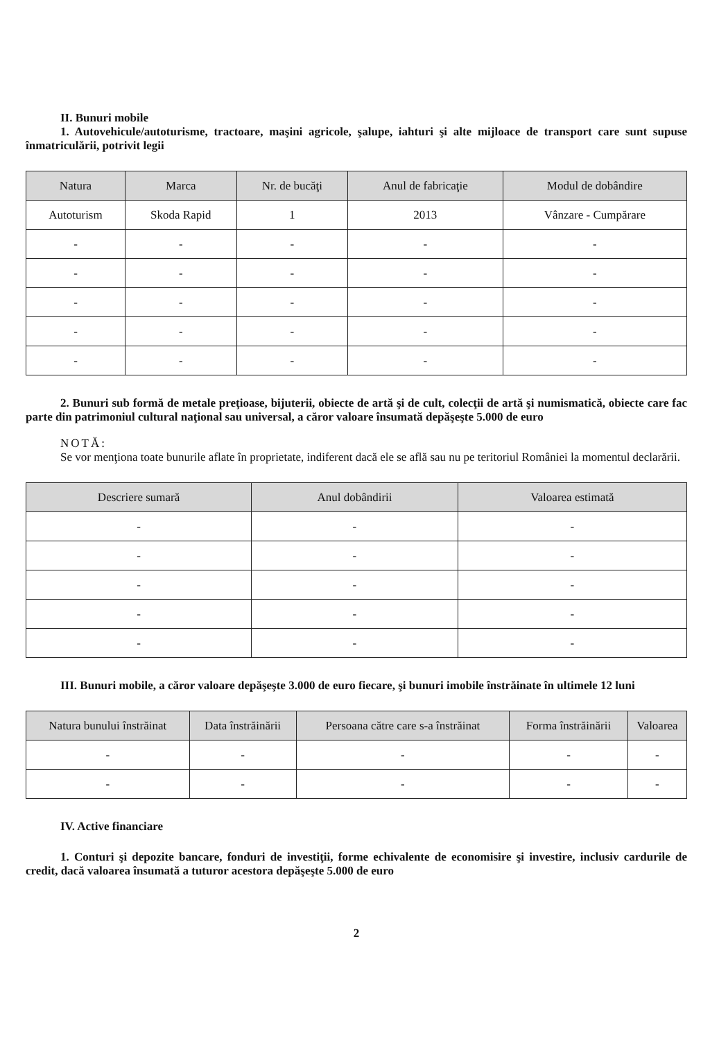II. Bunuri mobile
1. Autovehicule/autoturisme, tractoare, maşini agricole, şalupe, iahturi şi alte mijloace de transport care sunt supuse înmatriculării, potrivit legii
| Natura | Marca | Nr. de bucăţi | Anul de fabricaţie | Modul de dobândire |
| --- | --- | --- | --- | --- |
| Autoturism | Skoda Rapid | 1 | 2013 | Vânzare - Cumpărare |
| - | - | - | - | - |
| - | - | - | - | - |
| - | - | - | - | - |
| - | - | - | - | - |
| - | - | - | - | - |
2. Bunuri sub formă de metale preţioase, bijuterii, obiecte de artă şi de cult, colecţii de artă şi numismatică, obiecte care fac parte din patrimoniul cultural naţional sau universal, a căror valoare însumată depăşeşte 5.000 de euro
NOTĂ:
Se vor menţiona toate bunurile aflate în proprietate, indiferent dacă ele se află sau nu pe teritoriul României la momentul declarării.
| Descriere sumară | Anul dobândirii | Valoarea estimată |
| --- | --- | --- |
| - | - | - |
| - | - | - |
| - | - | - |
| - | - | - |
| - | - | - |
III. Bunuri mobile, a căror valoare depăşeşte 3.000 de euro fiecare, şi bunuri imobile înstrăinate în ultimele 12 luni
| Natura bunului înstrăinat | Data înstrăinării | Persoana către care s-a înstrăinat | Forma înstrăinării | Valoarea |
| --- | --- | --- | --- | --- |
| - | - | - | - | - |
| - | - | - | - | - |
IV. Active financiare
1. Conturi şi depozite bancare, fonduri de investiţii, forme echivalente de economisire şi investire, inclusiv cardurile de credit, dacă valoarea însumată a tuturor acestora depăşeşte 5.000 de euro
2